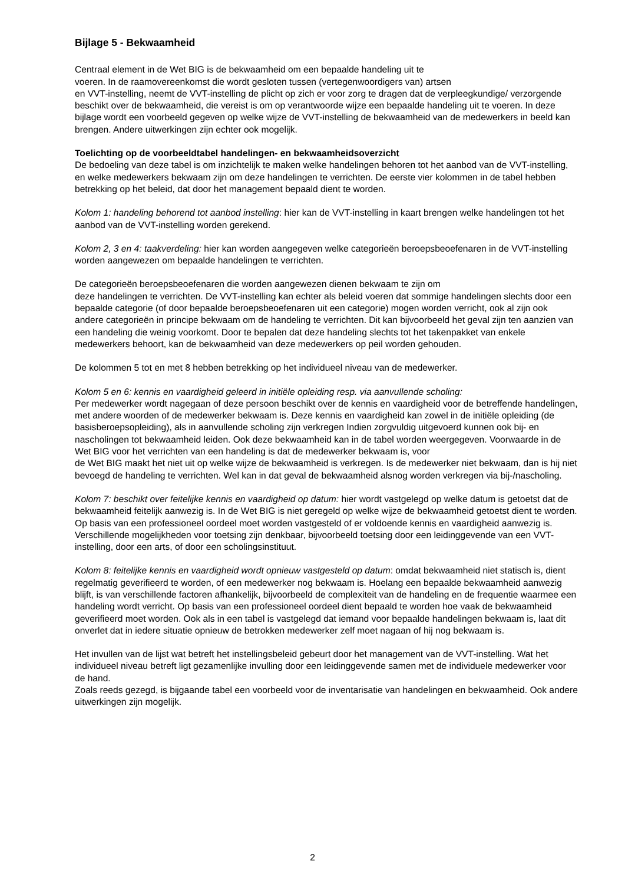Bijlage 5 - Bekwaamheid
Centraal element in de Wet BIG is de bekwaamheid om een bepaalde handeling uit te
voeren. In de raamovereenkomst die wordt gesloten tussen (vertegenwoordigers van) artsen
en VVT-instelling, neemt de VVT-instelling de plicht op zich er voor zorg te dragen dat de verpleegkundige/ verzorgende beschikt over de bekwaamheid, die vereist is om op verantwoorde wijze een bepaalde handeling uit te voeren. In deze bijlage wordt een voorbeeld gegeven op welke wijze de VVT-instelling de bekwaamheid van de medewerkers in beeld kan brengen. Andere uitwerkingen zijn echter ook mogelijk.
Toelichting op de voorbeeldtabel handelingen- en bekwaamheidsoverzicht
De bedoeling van deze tabel is om inzichtelijk te maken welke handelingen behoren tot het aanbod van de VVT-instelling, en welke medewerkers bekwaam zijn om deze handelingen te verrichten. De eerste vier kolommen in de tabel hebben betrekking op het beleid, dat door het management bepaald dient te worden.
Kolom 1: handeling behorend tot aanbod instelling: hier kan de VVT-instelling in kaart brengen welke handelingen tot het aanbod van de VVT-instelling worden gerekend.
Kolom 2, 3 en 4: taakverdeling: hier kan worden aangegeven welke categorieën beroepsbeoefenaren in de VVT-instelling worden aangewezen om bepaalde handelingen te verrichten.
De categorieën beroepsbeoefenaren die worden aangewezen dienen bekwaam te zijn om
deze handelingen te verrichten. De VVT-instelling kan echter als beleid voeren dat sommige handelingen slechts door een bepaalde categorie (of door bepaalde beroepsbeoefenaren uit een categorie) mogen worden verricht, ook al zijn ook andere categorieën in principe bekwaam om de handeling te verrichten. Dit kan bijvoorbeeld het geval zijn ten aanzien van een handeling die weinig voorkomt. Door te bepalen dat deze handeling slechts tot het takenpakket van enkele medewerkers behoort, kan de bekwaamheid van deze medewerkers op peil worden gehouden.
De kolommen 5 tot en met 8 hebben betrekking op het individueel niveau van de medewerker.
Kolom 5 en 6: kennis en vaardigheid geleerd in initiële opleiding resp. via aanvullende scholing:
Per medewerker wordt nagegaan of deze persoon beschikt over de kennis en vaardigheid voor de betreffende handelingen, met andere woorden of de medewerker bekwaam is. Deze kennis en vaardigheid kan zowel in de initiële opleiding (de basisberoepsopleiding), als in aanvullende scholing zijn verkregen Indien zorgvuldig uitgevoerd kunnen ook bij- en nascholingen tot bekwaamheid leiden. Ook deze bekwaamheid kan in de tabel worden weergegeven. Voorwaarde in de Wet BIG voor het verrichten van een handeling is dat de medewerker bekwaam is, voor
de Wet BIG maakt het niet uit op welke wijze de bekwaamheid is verkregen. Is de medewerker niet bekwaam, dan is hij niet bevoegd de handeling te verrichten. Wel kan in dat geval de bekwaamheid alsnog worden verkregen via bij-/nascholing.
Kolom 7: beschikt over feitelijke kennis en vaardigheid op datum: hier wordt vastgelegd op welke datum is getoetst dat de bekwaamheid feitelijk aanwezig is. In de Wet BIG is niet geregeld op welke wijze de bekwaamheid getoetst dient te worden. Op basis van een professioneel oordeel moet worden vastgesteld of er voldoende kennis en vaardigheid aanwezig is. Verschillende mogelijkheden voor toetsing zijn denkbaar, bijvoorbeeld toetsing door een leidinggevende van een VVT-instelling, door een arts, of door een scholingsinstituut.
Kolom 8: feitelijke kennis en vaardigheid wordt opnieuw vastgesteld op datum: omdat bekwaamheid niet statisch is, dient regelmatig geverifieerd te worden, of een medewerker nog bekwaam is. Hoelang een bepaalde bekwaamheid aanwezig blijft, is van verschillende factoren afhankelijk, bijvoorbeeld de complexiteit van de handeling en de frequentie waarmee een handeling wordt verricht. Op basis van een professioneel oordeel dient bepaald te worden hoe vaak de bekwaamheid geverifieerd moet worden. Ook als in een tabel is vastgelegd dat iemand voor bepaalde handelingen bekwaam is, laat dit onverlet dat in iedere situatie opnieuw de betrokken medewerker zelf moet nagaan of hij nog bekwaam is.
Het invullen van de lijst wat betreft het instellingsbeleid gebeurt door het management van de VVT-instelling. Wat het individueel niveau betreft ligt gezamenlijke invulling door een leidinggevende samen met de individuele medewerker voor de hand.
Zoals reeds gezegd, is bijgaande tabel een voorbeeld voor de inventarisatie van handelingen en bekwaamheid. Ook andere uitwerkingen zijn mogelijk.
2